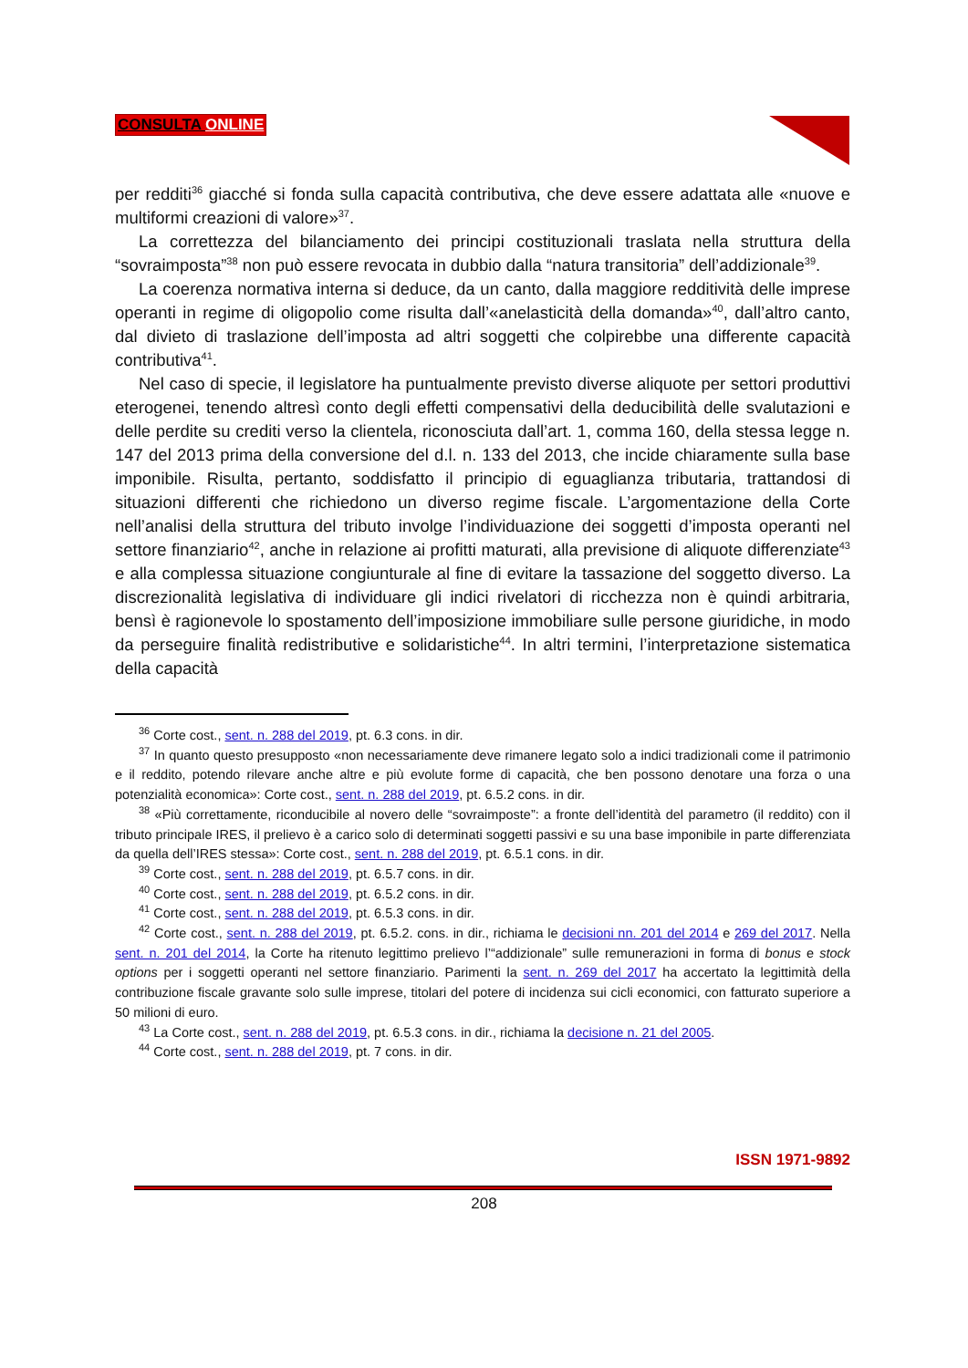CONSULTA ONLINE
per redditi<sup>36</sup> giacché si fonda sulla capacità contributiva, che deve essere adattata alle «nuove e multiformi creazioni di valore»<sup>37</sup>.
La correttezza del bilanciamento dei principi costituzionali traslata nella struttura della “sovraimposta”<sup>38</sup> non può essere revocata in dubbio dalla “natura transitoria” dell’addizionale<sup>39</sup>.
La coerenza normativa interna si deduce, da un canto, dalla maggiore redditività delle imprese operanti in regime di oligopolio come risulta dall’«anelasticità della domanda»<sup>40</sup>, dall’altro canto, dal divieto di traslazione dell’imposta ad altri soggetti che colpirebbe una differente capacità contributiva<sup>41</sup>.
Nel caso di specie, il legislatore ha puntualmente previsto diverse aliquote per settori produttivi eterogenei, tenendo altresì conto degli effetti compensativi della deducibilità delle svalutazioni e delle perdite su crediti verso la clientela, riconosciuta dall’art. 1, comma 160, della stessa legge n. 147 del 2013 prima della conversione del d.l. n. 133 del 2013, che incide chiaramente sulla base imponibile. Risulta, pertanto, soddisfatto il principio di eguaglianza tributaria, trattandosi di situazioni differenti che richiedono un diverso regime fiscale. L’argomentazione della Corte nell’analisi della struttura del tributo involge l’individuazione dei soggetti d’imposta operanti nel settore finanziario<sup>42</sup>, anche in relazione ai profitti maturati, alla previsione di aliquote differenziate<sup>43</sup> e alla complessa situazione congiunturale al fine di evitare la tassazione del soggetto diverso. La discrezionalità legislativa di individuare gli indici rivelatori di ricchezza non è quindi arbitraria, bensì è ragionevole lo spostamento dell’imposizione immobiliare sulle persone giuridiche, in modo da perseguire finalità redistributive e solidaristiche<sup>44</sup>. In altri termini, l’interpretazione sistematica della capacità
<sup>36</sup> Corte cost., sent. n. 288 del 2019, pt. 6.3 cons. in dir.
<sup>37</sup> In quanto questo presupposto «non necessariamente deve rimanere legato solo a indici tradizionali come il patrimonio e il reddito, potendo rilevare anche altre e più evolute forme di capacità, che ben possono denotare una forza o una potenzialità economica»: Corte cost., sent. n. 288 del 2019, pt. 6.5.2 cons. in dir.
<sup>38</sup> «Più correttamente, riconducibile al novero delle “sovraimposte”: a fronte dell’identità del parametro (il reddito) con il tributo principale IRES, il prelievo è a carico solo di determinati soggetti passivi e su una base imponibile in parte differenziata da quella dell’IRES stessa»: Corte cost., sent. n. 288 del 2019, pt. 6.5.1 cons. in dir.
<sup>39</sup> Corte cost., sent. n. 288 del 2019, pt. 6.5.7 cons. in dir.
<sup>40</sup> Corte cost., sent. n. 288 del 2019, pt. 6.5.2 cons. in dir.
<sup>41</sup> Corte cost., sent. n. 288 del 2019, pt. 6.5.3 cons. in dir.
<sup>42</sup> Corte cost., sent. n. 288 del 2019, pt. 6.5.2. cons. in dir., richiama le decisioni nn. 201 del 2014 e 269 del 2017. Nella sent. n. 201 del 2014, la Corte ha ritenuto legittimo prelievo l’“addizionale” sulle remunerazioni in forma di bonus e stock options per i soggetti operanti nel settore finanziario. Parimenti la sent. n. 269 del 2017 ha accertato la legittimità della contribuzione fiscale gravante solo sulle imprese, titolari del potere di incidenza sui cicli economici, con fatturato superiore a 50 milioni di euro.
<sup>43</sup> La Corte cost., sent. n. 288 del 2019, pt. 6.5.3 cons. in dir., richiama la decisione n. 21 del 2005.
<sup>44</sup> Corte cost., sent. n. 288 del 2019, pt. 7 cons. in dir.
ISSN 1971-9892
208